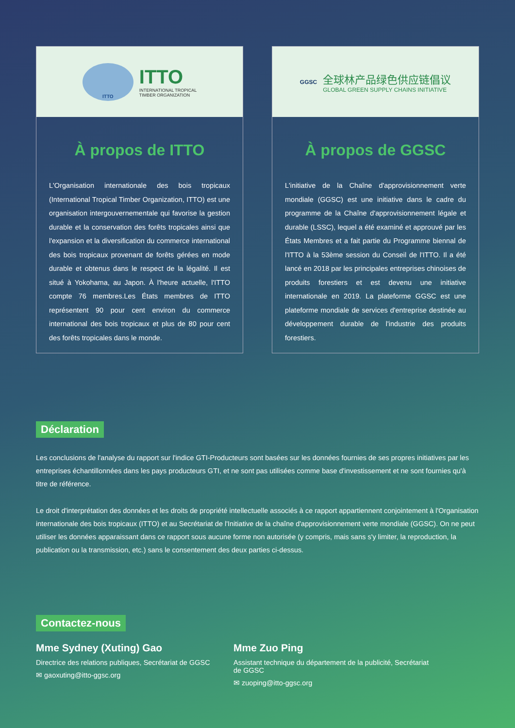ITTO
ITTO
INTERNATIONAL TROPICAL
TIMBER ORGANIZATION
À propos de ITTO
L'Organisation internationale des bois tropicaux (International Tropical Timber Organization, ITTO) est une organisation intergouvernementale qui favorise la gestion durable et la conservation des forêts tropicales ainsi que l'expansion et la diversification du commerce international des bois tropicaux provenant de forêts gérées en mode durable et obtenus dans le respect de la légalité. Il est situé à Yokohama, au Japon. À l'heure actuelle, l'ITTO compte 76 membres.Les États membres de ITTO représentent 90 pour cent environ du commerce international des bois tropicaux et plus de 80 pour cent des forêts tropicales dans le monde.
GGSC
全球林产品绿色供应链倡议
GLOBAL GREEN SUPPLY CHAINS INITIATIVE
À propos de GGSC
L'initiative de la Chaîne d'approvisionnement verte mondiale (GGSC) est une initiative dans le cadre du programme de la Chaîne d'approvisionnement légale et durable (LSSC), lequel a été examiné et approuvé par les États Membres et a fait partie du Programme biennal de l'ITTO à la 53ème session du Conseil de l'ITTO. Il a été lancé en 2018 par les principales entreprises chinoises de produits forestiers et est devenu une initiative internationale en 2019. La plateforme GGSC est une plateforme mondiale de services d'entreprise destinée au développement durable de l'industrie des produits forestiers.
Déclaration
Les conclusions de l'analyse du rapport sur l'indice GTI-Producteurs sont basées sur les données fournies de ses propres initiatives par les entreprises échantillonnées dans les pays producteurs GTI, et ne sont pas utilisées comme base d'investissement et ne sont fournies qu'à titre de référence.
Le droit d'interprétation des données et les droits de propriété intellectuelle associés à ce rapport appartiennent conjointement à l'Organisation internationale des bois tropicaux (ITTO) et au Secrétariat de l'Initiative de la chaîne d'approvisionnement verte mondiale (GGSC). On ne peut utiliser les données apparaissant dans ce rapport sous aucune forme non autorisée (y compris, mais sans s'y limiter, la reproduction, la publication ou la transmission, etc.) sans le consentement des deux parties ci-dessus.
Contactez-nous
Mme Sydney (Xuting) Gao
Directrice des relations publiques, Secrétariat de GGSC
✉ gaoxuting@itto-ggsc.org
Mme Zuo Ping
Assistant technique du département de la publicité, Secrétariat de GGSC
✉ zuoping@itto-ggsc.org